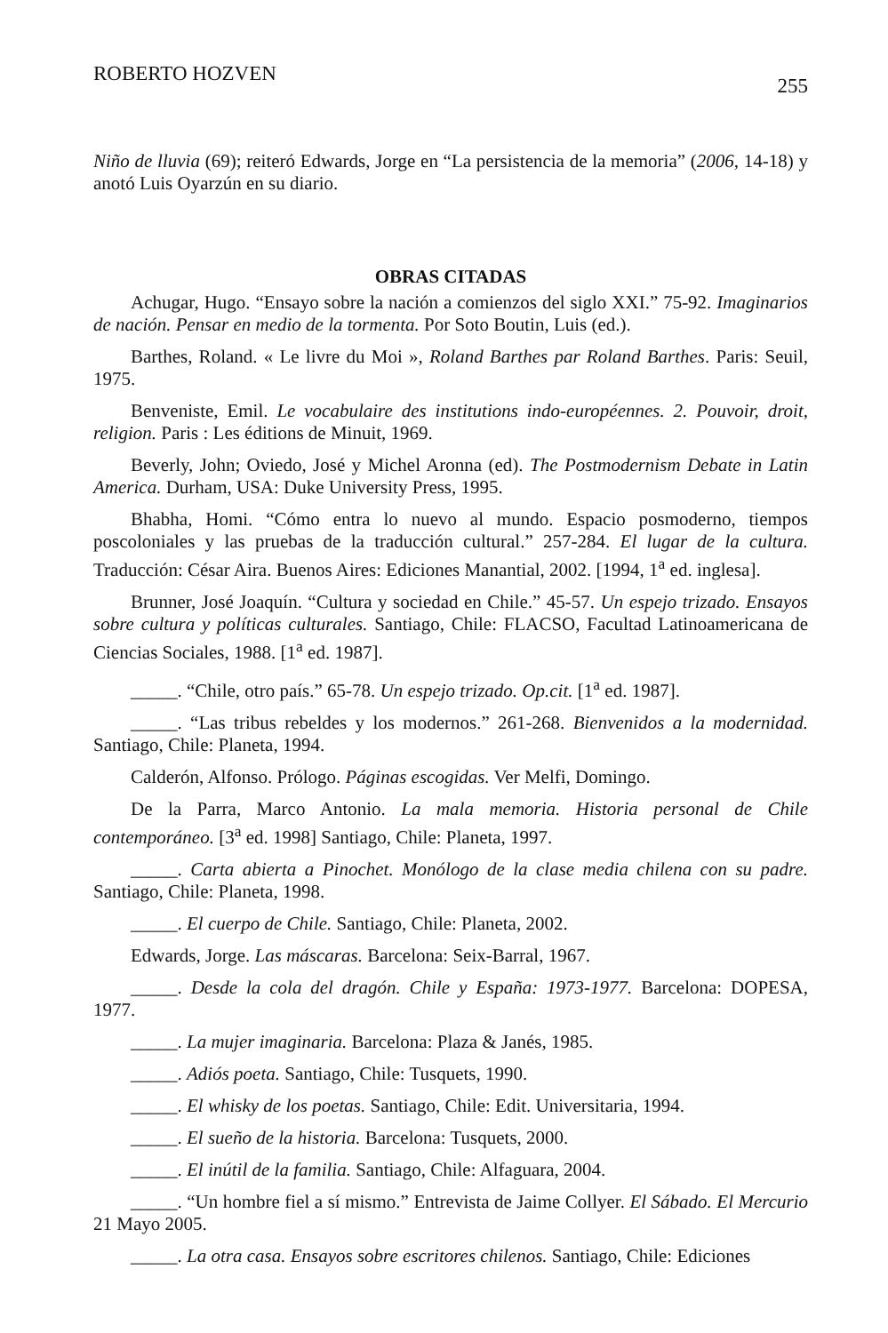ROBERTO HOZVEN 255
Niño de lluvia (69); reiteró Edwards, Jorge en “La persistencia de la memoria” (2006, 14-18) y anotó Luis Oyarzún en su diario.
OBRAS CITADAS
Achugar, Hugo. “Ensayo sobre la nación a comienzos del siglo XXI.” 75-92. Imaginarios de nación. Pensar en medio de la tormenta. Por Soto Boutin, Luis (ed.).
Barthes, Roland. « Le livre du Moi », Roland Barthes par Roland Barthes. Paris: Seuil, 1975.
Benveniste, Emil. Le vocabulaire des institutions indo-européennes. 2. Pouvoir, droit, religion. Paris : Les éditions de Minuit, 1969.
Beverly, John; Oviedo, José y Michel Aronna (ed). The Postmodernism Debate in Latin America. Durham, USA: Duke University Press, 1995.
Bhabha, Homi. “Cómo entra lo nuevo al mundo. Espacio posmoderno, tiempos poscoloniales y las pruebas de la traducción cultural.” 257-284. El lugar de la cultura. Traducción: César Aira. Buenos Aires: Ediciones Manantial, 2002. [1994, 1<sup>a</sup> ed. inglesa].
Brunner, José Joaquín. “Cultura y sociedad en Chile.” 45-57. Un espejo trizado. Ensayos sobre cultura y políticas culturales. Santiago, Chile: FLACSO, Facultad Latinoamericana de Ciencias Sociales, 1988. [1<sup>a</sup> ed. 1987].
_____. “Chile, otro país.” 65-78. Un espejo trizado. Op.cit. [1<sup>a</sup> ed. 1987].
_____. “Las tribus rebeldes y los modernos.” 261-268. Bienvenidos a la modernidad. Santiago, Chile: Planeta, 1994.
Calderón, Alfonso. Prólogo. Páginas escogidas. Ver Melfi, Domingo.
De la Parra, Marco Antonio. La mala memoria. Historia personal de Chile contemporáneo. [3<sup>a</sup> ed. 1998] Santiago, Chile: Planeta, 1997.
_____. Carta abierta a Pinochet. Monólogo de la clase media chilena con su padre. Santiago, Chile: Planeta, 1998.
_____. El cuerpo de Chile. Santiago, Chile: Planeta, 2002.
Edwards, Jorge. Las máscaras. Barcelona: Seix-Barral, 1967.
_____. Desde la cola del dragón. Chile y España: 1973-1977. Barcelona: DOPESA, 1977.
_____. La mujer imaginaria. Barcelona: Plaza & Janés, 1985.
_____. Adiós poeta. Santiago, Chile: Tusquets, 1990.
_____. El whisky de los poetas. Santiago, Chile: Edit. Universitaria, 1994.
_____. El sueño de la historia. Barcelona: Tusquets, 2000.
_____. El inútil de la familia. Santiago, Chile: Alfaguara, 2004.
_____. “Un hombre fiel a sí mismo.” Entrevista de Jaime Collyer. El Sábado. El Mercurio 21 Mayo 2005.
_____. La otra casa. Ensayos sobre escritores chilenos. Santiago, Chile: Ediciones